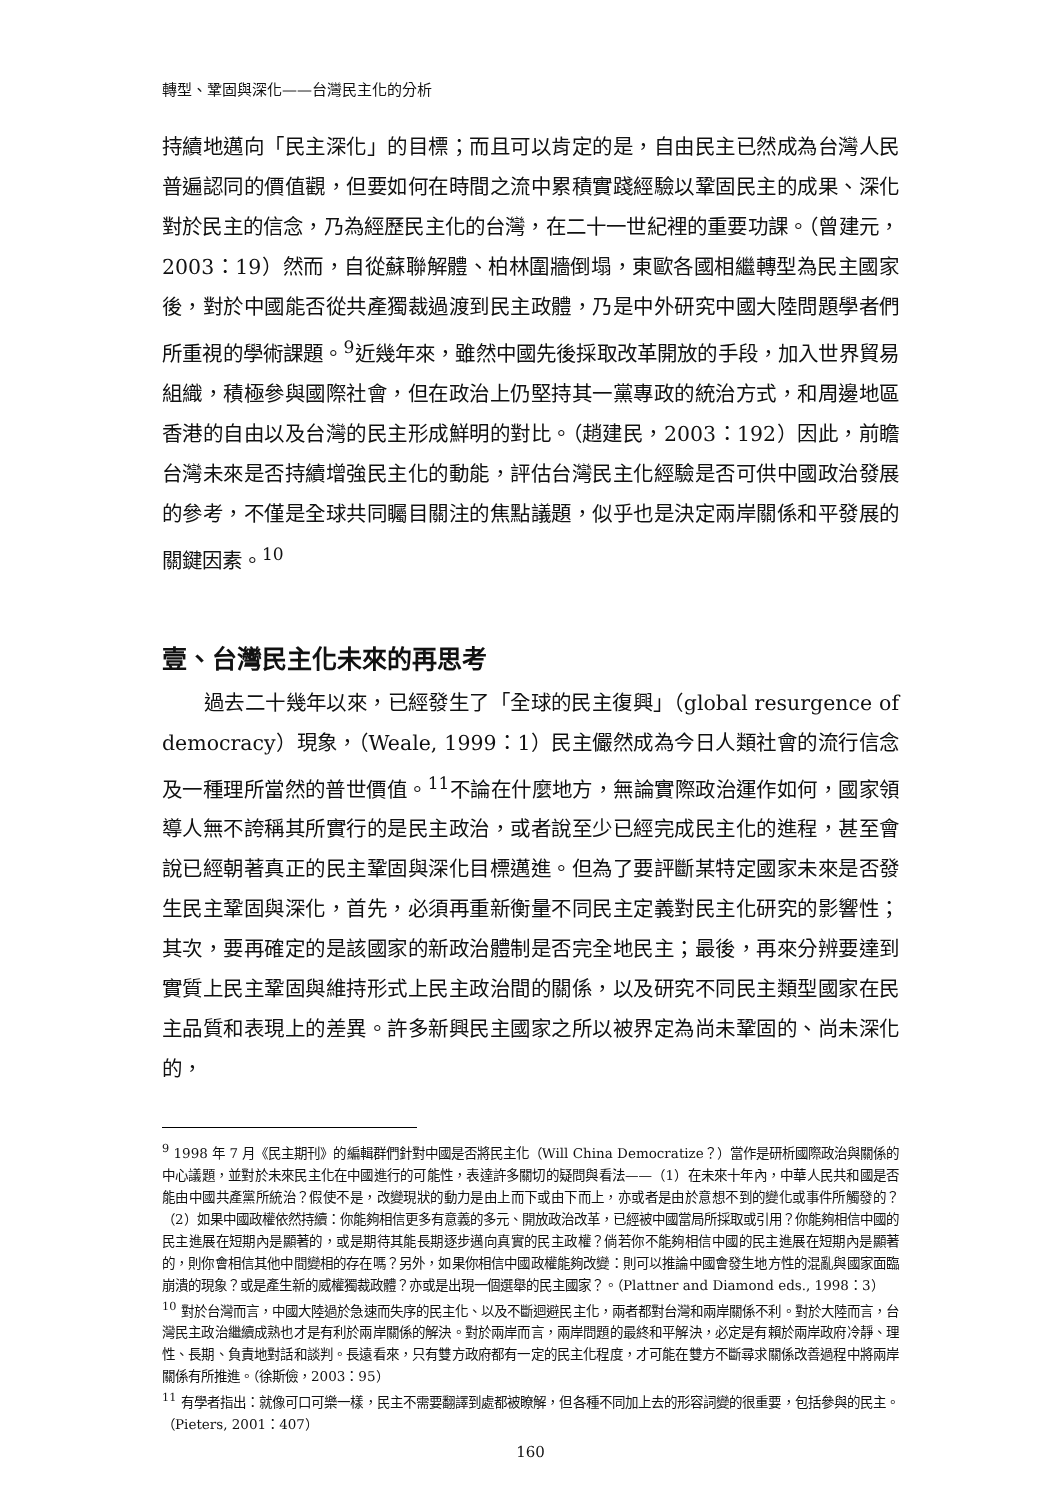轉型、鞏固與深化——台灣民主化的分析
持續地邁向「民主深化」的目標；而且可以肯定的是，自由民主已然成為台灣人民普遍認同的價值觀，但要如何在時間之流中累積實踐經驗以鞏固民主的成果、深化對於民主的信念，乃為經歷民主化的台灣，在二十一世紀裡的重要功課。（曾建元，2003：19）然而，自從蘇聯解體、柏林圍牆倒塌，東歐各國相繼轉型為民主國家後，對於中國能否從共產獨裁過渡到民主政體，乃是中外研究中國大陸問題學者們所重視的學術課題。<sup>9</sup>近幾年來，雖然中國先後採取改革開放的手段，加入世界貿易組織，積極參與國際社會，但在政治上仍堅持其一黨專政的統治方式，和周邊地區香港的自由以及台灣的民主形成鮮明的對比。（趙建民，2003：192）因此，前瞻台灣未來是否持續增強民主化的動能，評估台灣民主化經驗是否可供中國政治發展的參考，不僅是全球共同矚目關注的焦點議題，似乎也是決定兩岸關係和平發展的關鍵因素。<sup>10</sup>
壹、台灣民主化未來的再思考
過去二十幾年以來，已經發生了「全球的民主復興」（global resurgence of democracy）現象，（Weale, 1999：1）民主儼然成為今日人類社會的流行信念及一種理所當然的普世價值。<sup>11</sup>不論在什麼地方，無論實際政治運作如何，國家領導人無不誇稱其所實行的是民主政治，或者說至少已經完成民主化的進程，甚至會說已經朝著真正的民主鞏固與深化目標邁進。但為了要評斷某特定國家未來是否發生民主鞏固與深化，首先，必須再重新衡量不同民主定義對民主化研究的影響性；其次，要再確定的是該國家的新政治體制是否完全地民主；最後，再來分辨要達到實質上民主鞏固與維持形式上民主政治間的關係，以及研究不同民主類型國家在民主品質和表現上的差異。許多新興民主國家之所以被界定為尚未鞏固的、尚未深化的，
<sup>9</sup> 1998 年 7 月《民主期刊》的編輯群們針對中國是否將民主化（Will China Democratize？）當作是研析國際政治與關係的中心議題，並對於未來民主化在中國進行的可能性，表達許多關切的疑問與看法——（1）在未來十年內，中華人民共和國是否能由中國共產黨所統治？假使不是，改變現狀的動力是由上而下或由下而上，亦或者是由於意想不到的變化或事件所觸發的？（2）如果中國政權依然持續：你能夠相信更多有意義的多元、開放政治改革，已經被中國當局所採取或引用？你能夠相信中國的民主進展在短期內是顯著的，或是期待其能長期逐步邁向真實的民主政權？倘若你不能夠相信中國的民主進展在短期內是顯著的，則你會相信其他中間變相的存在嗎？另外，如果你相信中國政權能夠改變：則可以推論中國會發生地方性的混亂與國家面臨崩潰的現象？或是產生新的威權獨裁政體？亦或是出現一個選舉的民主國家？。（Plattner and Diamond eds., 1998：3）
<sup>10</sup> 對於台灣而言，中國大陸過於急速而失序的民主化、以及不斷迴避民主化，兩者都對台灣和兩岸關係不利。對於大陸而言，台灣民主政治繼續成熟也才是有利於兩岸關係的解決。對於兩岸而言，兩岸問題的最終和平解決，必定是有賴於兩岸政府冷靜、理性、長期、負責地對話和談判。長遠看來，只有雙方政府都有一定的民主化程度，才可能在雙方不斷尋求關係改善過程中將兩岸關係有所推進。（徐斯儉，2003：95）
<sup>11</sup> 有學者指出：就像可口可樂一樣，民主不需要翻譯到處都被瞭解，但各種不同加上去的形容詞變的很重要，包括參與的民主。（Pieters, 2001：407）
160